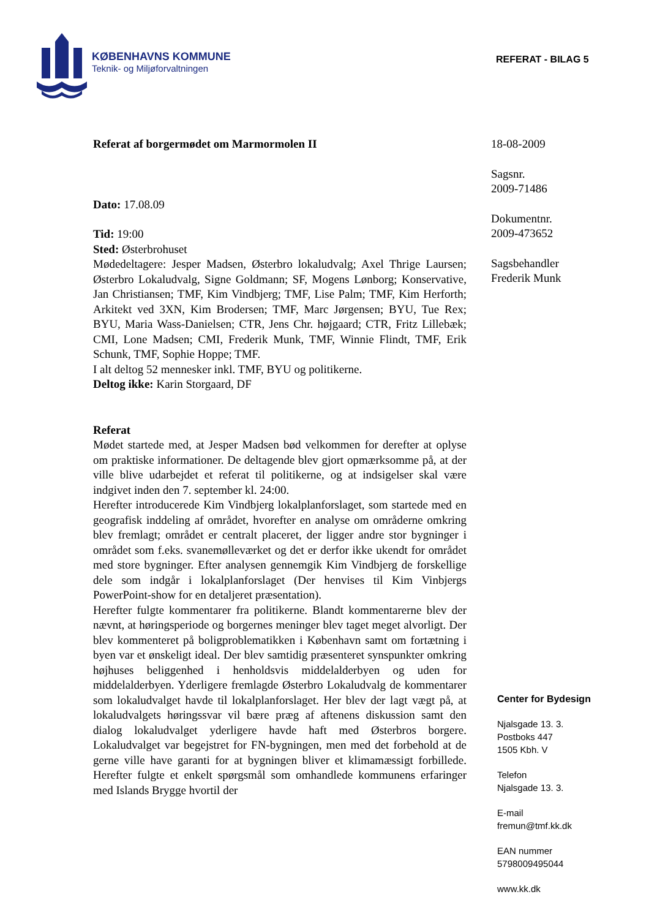KØBENHAVNS KOMMUNE
Teknik- og Miljøforvaltningen
REFERAT - BILAG 5
Referat af borgermødet om Marmormolen II
Dato: 17.08.09
Tid: 19:00
Sted: Østerbrohuset
Mødedeltagere: Jesper Madsen, Østerbro lokaludvalg; Axel Thrige Laursen; Østerbro Lokaludvalg, Signe Goldmann; SF, Mogens Lønborg; Konservative, Jan Christiansen; TMF, Kim Vindbjerg; TMF, Lise Palm; TMF, Kim Herforth; Arkitekt ved 3XN, Kim Brodersen; TMF, Marc Jørgensen; BYU, Tue Rex; BYU, Maria Wass-Danielsen; CTR, Jens Chr. højgaard; CTR, Fritz Lillebæk; CMI, Lone Madsen; CMI, Frederik Munk, TMF, Winnie Flindt, TMF, Erik Schunk, TMF, Sophie Hoppe; TMF.
I alt deltog 52 mennesker inkl. TMF, BYU og politikerne.
Deltog ikke: Karin Storgaard, DF
Referat
Mødet startede med, at Jesper Madsen bød velkommen for derefter at oplyse om praktiske informationer. De deltagende blev gjort opmærksomme på, at der ville blive udarbejdet et referat til politikerne, og at indsigelser skal være indgivet inden den 7. september kl. 24:00.
Herefter introducerede Kim Vindbjerg lokalplanforslaget, som startede med en geografisk inddeling af området, hvorefter en analyse om områderne omkring blev fremlagt; området er centralt placeret, der ligger andre stor bygninger i området som f.eks. svanemølleværket og det er derfor ikke ukendt for området med store bygninger. Efter analysen gennemgik Kim Vindbjerg de forskellige dele som indgår i lokalplanforslaget (Der henvises til Kim Vinbjergs PowerPoint-show for en detaljeret præsentation).
Herefter fulgte kommentarer fra politikerne. Blandt kommentarerne blev der nævnt, at høringsperiode og borgernes meninger blev taget meget alvorligt. Der blev kommenteret på boligproblematikken i København samt om fortætning i byen var et ønskeligt ideal. Der blev samtidig præsenteret synspunkter omkring højhuses beliggenhed i henholdsvis middelalderbyen og uden for middelalderbyen. Yderligere fremlagde Østerbro Lokaludvalg de kommentarer som lokaludvalget havde til lokalplanforslaget. Her blev der lagt vægt på, at lokaludvalgets høringssvar vil bære præg af aftenens diskussion samt den dialog lokaludvalget yderligere havde haft med Østerbros borgere. Lokaludvalget var begejstret for FN-bygningen, men med det forbehold at de gerne ville have garanti for at bygningen bliver et klimamæssigt forbillede. Herefter fulgte et enkelt spørgsmål som omhandlede kommunens erfaringer med Islands Brygge hvortil der
18-08-2009
Sagsnr.
2009-71486
Dokumentnr.
2009-473652
Sagsbehandler
Frederik Munk
Center for Bydesign
Njalsgade 13. 3.
Postboks 447
1505 Kbh. V
Telefon
Njalsgade 13. 3.
E-mail
fremun@tmf.kk.dk
EAN nummer
5798009495044
www.kk.dk